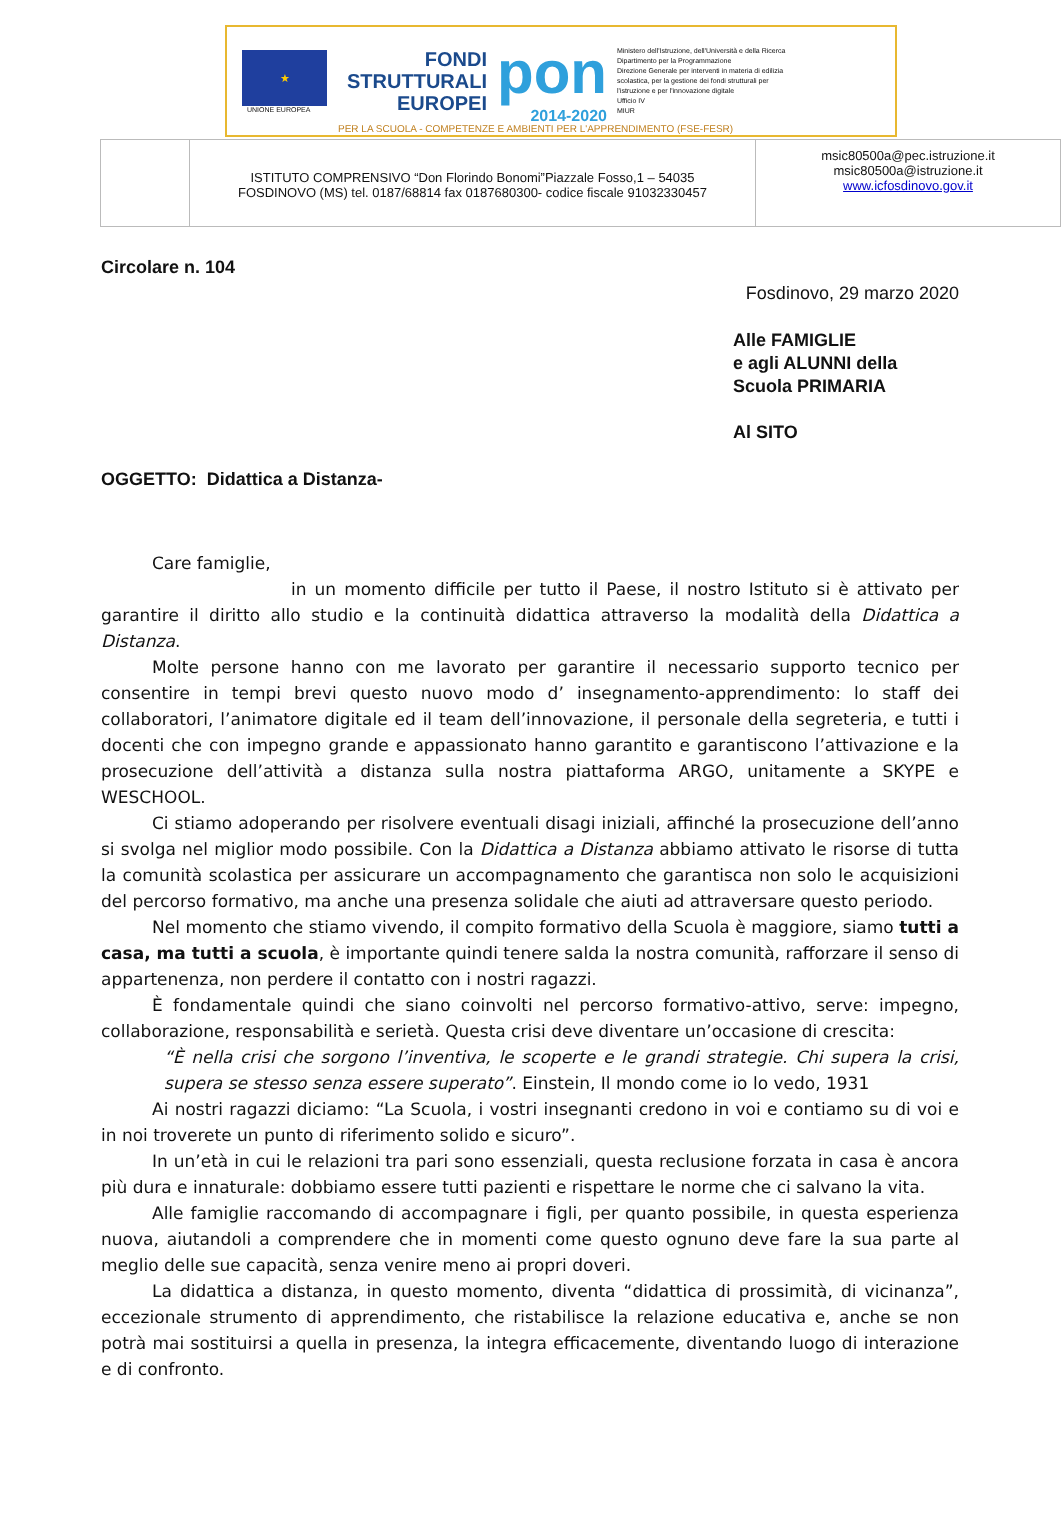★
UNIONE EUROPEA
FONDI
STRUTTURALI
EUROPEI
pon
2014-2020
Ministero dell'Istruzione, dell'Università e della Ricerca
Dipartimento per la Programmazione
Direzione Generale per interventi in materia di edilizia scolastica, per la gestione dei fondi strutturali per l'istruzione e per l'innovazione digitale
Ufficio IV
MIUR
PER LA SCUOLA - COMPETENZE E AMBIENTI PER L'APPRENDIMENTO (FSE-FESR)
ISTITUTO COMPRENSIVO “Don Florindo Bonomi”Piazzale Fosso,1 – 54035
FOSDINOVO (MS) tel. 0187/68814 fax 0187680300- codice fiscale 91032330457
msic80500a@pec.istruzione.it
msic80500a@istruzione.it
www.icfosdinovo.gov.it
Circolare n. 104
Fosdinovo, 29 marzo 2020
Alle FAMIGLIE
e agli ALUNNI della
Scuola PRIMARIA
Al SITO
OGGETTO: Didattica a Distanza-
Care famiglie,
in un momento difficile per tutto il Paese, il nostro Istituto si è attivato per garantire il diritto allo studio e la continuità didattica attraverso la modalità della Didattica a Distanza.
Molte persone hanno con me lavorato per garantire il necessario supporto tecnico per consentire in tempi brevi questo nuovo modo d’ insegnamento-apprendimento: lo staff dei collaboratori, l’animatore digitale ed il team dell’innovazione, il personale della segreteria, e tutti i docenti che con impegno grande e appassionato hanno garantito e garantiscono l’attivazione e la prosecuzione dell’attività a distanza sulla nostra piattaforma ARGO, unitamente a SKYPE e WESCHOOL.
Ci stiamo adoperando per risolvere eventuali disagi iniziali, affinché la prosecuzione dell’anno si svolga nel miglior modo possibile. Con la Didattica a Distanza abbiamo attivato le risorse di tutta la comunità scolastica per assicurare un accompagnamento che garantisca non solo le acquisizioni del percorso formativo, ma anche una presenza solidale che aiuti ad attraversare questo periodo.
Nel momento che stiamo vivendo, il compito formativo della Scuola è maggiore, siamo tutti a casa, ma tutti a scuola, è importante quindi tenere salda la nostra comunità, rafforzare il senso di appartenenza, non perdere il contatto con i nostri ragazzi.
È fondamentale quindi che siano coinvolti nel percorso formativo-attivo, serve: impegno, collaborazione, responsabilità e serietà. Questa crisi deve diventare un’occasione di crescita:
“È nella crisi che sorgono l’inventiva, le scoperte e le grandi strategie. Chi supera la crisi, supera se stesso senza essere superato”. Einstein, Il mondo come io lo vedo, 1931
Ai nostri ragazzi diciamo: “La Scuola, i vostri insegnanti credono in voi e contiamo su di voi e in noi troverete un punto di riferimento solido e sicuro”.
In un’età in cui le relazioni tra pari sono essenziali, questa reclusione forzata in casa è ancora più dura e innaturale: dobbiamo essere tutti pazienti e rispettare le norme che ci salvano la vita.
Alle famiglie raccomando di accompagnare i figli, per quanto possibile, in questa esperienza nuova, aiutandoli a comprendere che in momenti come questo ognuno deve fare la sua parte al meglio delle sue capacità, senza venire meno ai propri doveri.
La didattica a distanza, in questo momento, diventa “didattica di prossimità, di vicinanza”, eccezionale strumento di apprendimento, che ristabilisce la relazione educativa e, anche se non potrà mai sostituirsi a quella in presenza, la integra efficacemente, diventando luogo di interazione e di confronto.